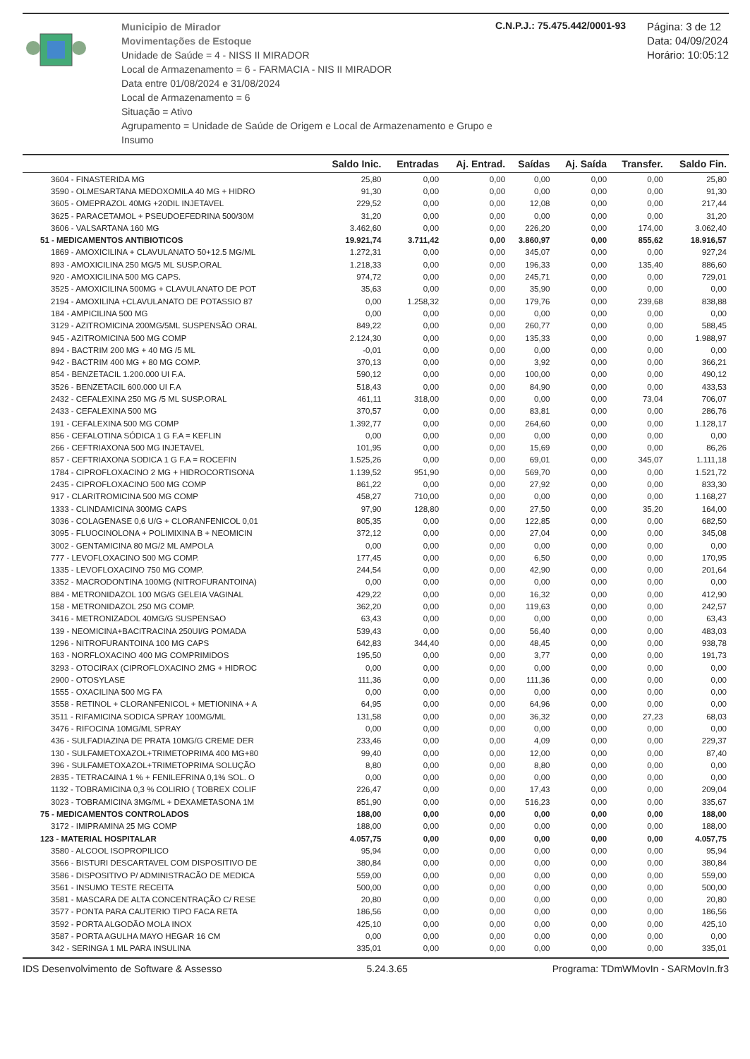Municipio de Mirador
Movimentações de Estoque
Unidade de Saúde = 4 - NISS II MIRADOR
Local de Armazenamento = 6 - FARMACIA - NIS II MIRADOR
Data entre 01/08/2024 e 31/08/2024
Local de Armazenamento = 6
Situação = Ativo
Agrupamento = Unidade de Saúde de Origem e Local de Armazenamento e Grupo e Insumo
C.N.P.J.: 75.475.442/0001-93
Página: 3 de 12
Data: 04/09/2024
Horário: 10:05:12
| | Saldo Inic. | Entradas | Aj. Entrad. | Saídas | Aj. Saída | Transfer. | Saldo Fin. |
| --- | --- | --- | --- | --- | --- | --- | --- |
| 3604 - FINASTERIDA MG | 25,80 | 0,00 | 0,00 | 0,00 | 0,00 | 0,00 | 25,80 |
| 3590 - OLMESARTANA MEDOXOMILA 40 MG + HIDRO | 91,30 | 0,00 | 0,00 | 0,00 | 0,00 | 0,00 | 91,30 |
| 3605 - OMEPRAZOL 40MG +20DIL INJETAVEL | 229,52 | 0,00 | 0,00 | 12,08 | 0,00 | 0,00 | 217,44 |
| 3625 - PARACETAMOL + PSEUDOEFEDRINA 500/30M | 31,20 | 0,00 | 0,00 | 0,00 | 0,00 | 0,00 | 31,20 |
| 3606 - VALSARTANA 160 MG | 3.462,60 | 0,00 | 0,00 | 226,20 | 0,00 | 174,00 | 3.062,40 |
| 51 - MEDICAMENTOS ANTIBIOTICOS | 19.921,74 | 3.711,42 | 0,00 | 3.860,97 | 0,00 | 855,62 | 18.916,57 |
| 1869 - AMOXICILINA + CLAVULANATO 50+12.5 MG/ML | 1.272,31 | 0,00 | 0,00 | 345,07 | 0,00 | 0,00 | 927,24 |
| 893 - AMOXICILINA 250 MG/5 ML SUSP.ORAL | 1.218,33 | 0,00 | 0,00 | 196,33 | 0,00 | 135,40 | 886,60 |
| 920 - AMOXICILINA 500 MG CAPS. | 974,72 | 0,00 | 0,00 | 245,71 | 0,00 | 0,00 | 729,01 |
| 3525 - AMOXICILINA 500MG + CLAVULANATO DE POT | 35,63 | 0,00 | 0,00 | 35,90 | 0,00 | 0,00 | 0,00 |
| 2194 - AMOXILINA +CLAVULANATO DE POTASSIO 87 | 0,00 | 1.258,32 | 0,00 | 179,76 | 0,00 | 239,68 | 838,88 |
| 184 - AMPICILINA 500 MG | 0,00 | 0,00 | 0,00 | 0,00 | 0,00 | 0,00 | 0,00 |
| 3129 - AZITROMICINA 200MG/5ML SUSPENSÃO ORAL | 849,22 | 0,00 | 0,00 | 260,77 | 0,00 | 0,00 | 588,45 |
| 945 - AZITROMICINA 500 MG COMP | 2.124,30 | 0,00 | 0,00 | 135,33 | 0,00 | 0,00 | 1.988,97 |
| 894 - BACTRIM 200 MG + 40 MG /5 ML | -0,01 | 0,00 | 0,00 | 0,00 | 0,00 | 0,00 | 0,00 |
| 942 - BACTRIM 400 MG + 80 MG COMP. | 370,13 | 0,00 | 0,00 | 3,92 | 0,00 | 0,00 | 366,21 |
| 854 - BENZETACIL 1.200.000 UI F.A. | 590,12 | 0,00 | 0,00 | 100,00 | 0,00 | 0,00 | 490,12 |
| 3526 - BENZETACIL 600.000 UI F.A | 518,43 | 0,00 | 0,00 | 84,90 | 0,00 | 0,00 | 433,53 |
| 2432 - CEFALEXINA 250 MG /5 ML SUSP.ORAL | 461,11 | 318,00 | 0,00 | 0,00 | 0,00 | 73,04 | 706,07 |
| 2433 - CEFALEXINA 500 MG | 370,57 | 0,00 | 0,00 | 83,81 | 0,00 | 0,00 | 286,76 |
| 191 - CEFALEXINA 500 MG COMP | 1.392,77 | 0,00 | 0,00 | 264,60 | 0,00 | 0,00 | 1.128,17 |
| 856 - CEFALOTINA SÓDICA 1 G F.A = KEFLIN | 0,00 | 0,00 | 0,00 | 0,00 | 0,00 | 0,00 | 0,00 |
| 266 - CEFTRIAXONA 500 MG INJETAVEL | 101,95 | 0,00 | 0,00 | 15,69 | 0,00 | 0,00 | 86,26 |
| 857 - CEFTRIAXONA SODICA 1 G F.A = ROCEFIN | 1.525,26 | 0,00 | 0,00 | 69,01 | 0,00 | 345,07 | 1.111,18 |
| 1784 - CIPROFLOXACINO 2 MG + HIDROCORTISONA | 1.139,52 | 951,90 | 0,00 | 569,70 | 0,00 | 0,00 | 1.521,72 |
| 2435 - CIPROFLOXACINO 500 MG COMP | 861,22 | 0,00 | 0,00 | 27,92 | 0,00 | 0,00 | 833,30 |
| 917 - CLARITROMICINA 500 MG COMP | 458,27 | 710,00 | 0,00 | 0,00 | 0,00 | 0,00 | 1.168,27 |
| 1333 - CLINDAMICINA 300MG CAPS | 97,90 | 128,80 | 0,00 | 27,50 | 0,00 | 35,20 | 164,00 |
| 3036 - COLAGENASE 0,6 U/G + CLORANFENICOL 0,01 | 805,35 | 0,00 | 0,00 | 122,85 | 0,00 | 0,00 | 682,50 |
| 3095 - FLUOCINOLONA + POLIMIXINA B + NEOMICIN | 372,12 | 0,00 | 0,00 | 27,04 | 0,00 | 0,00 | 345,08 |
| 3002 - GENTAMICINA 80 MG/2 ML AMPOLA | 0,00 | 0,00 | 0,00 | 0,00 | 0,00 | 0,00 | 0,00 |
| 777 - LEVOFLOXACINO 500 MG COMP. | 177,45 | 0,00 | 0,00 | 6,50 | 0,00 | 0,00 | 170,95 |
| 1335 - LEVOFLOXACINO 750 MG COMP. | 244,54 | 0,00 | 0,00 | 42,90 | 0,00 | 0,00 | 201,64 |
| 3352 - MACRODONTINA 100MG (NITROFURANTOINA) | 0,00 | 0,00 | 0,00 | 0,00 | 0,00 | 0,00 | 0,00 |
| 884 - METRONIDAZOL 100 MG/G GELEIA VAGINAL | 429,22 | 0,00 | 0,00 | 16,32 | 0,00 | 0,00 | 412,90 |
| 158 - METRONIDAZOL 250 MG COMP. | 362,20 | 0,00 | 0,00 | 119,63 | 0,00 | 0,00 | 242,57 |
| 3416 - METRONIZADOL 40MG/G SUSPENSAO | 63,43 | 0,00 | 0,00 | 0,00 | 0,00 | 0,00 | 63,43 |
| 139 - NEOMICINA+BACITRACINA 250UI/G POMADA | 539,43 | 0,00 | 0,00 | 56,40 | 0,00 | 0,00 | 483,03 |
| 1296 - NITROFURANTOINA 100 MG CAPS | 642,83 | 344,40 | 0,00 | 48,45 | 0,00 | 0,00 | 938,78 |
| 163 - NORFLOXACINO 400 MG COMPRIMIDOS | 195,50 | 0,00 | 0,00 | 3,77 | 0,00 | 0,00 | 191,73 |
| 3293 - OTOCIRAX (CIPROFLOXACINO 2MG + HIDROC | 0,00 | 0,00 | 0,00 | 0,00 | 0,00 | 0,00 | 0,00 |
| 2900 - OTOSYLASE | 111,36 | 0,00 | 0,00 | 111,36 | 0,00 | 0,00 | 0,00 |
| 1555 - OXACILINA 500 MG FA | 0,00 | 0,00 | 0,00 | 0,00 | 0,00 | 0,00 | 0,00 |
| 3558 - RETINOL + CLORANFENICOL + METIONINA + A | 64,95 | 0,00 | 0,00 | 64,96 | 0,00 | 0,00 | 0,00 |
| 3511 - RIFAMICINA SODICA SPRAY 100MG/ML | 131,58 | 0,00 | 0,00 | 36,32 | 0,00 | 27,23 | 68,03 |
| 3476 - RIFOCINA 10MG/ML SPRAY | 0,00 | 0,00 | 0,00 | 0,00 | 0,00 | 0,00 | 0,00 |
| 436 - SULFADIAZINA DE PRATA 10MG/G CREME DER | 233,46 | 0,00 | 0,00 | 4,09 | 0,00 | 0,00 | 229,37 |
| 130 - SULFAMETOXAZOL+TRIMETOPRIMA 400 MG+80 | 99,40 | 0,00 | 0,00 | 12,00 | 0,00 | 0,00 | 87,40 |
| 396 - SULFAMETOXAZOL+TRIMETOPRIMA SOLUÇÃO | 8,80 | 0,00 | 0,00 | 8,80 | 0,00 | 0,00 | 0,00 |
| 2835 - TETRACAINA 1 % + FENILEFRINA 0,1% SOL. O | 0,00 | 0,00 | 0,00 | 0,00 | 0,00 | 0,00 | 0,00 |
| 1132 - TOBRAMICINA 0,3 % COLIRIO ( TOBREX COLIF | 226,47 | 0,00 | 0,00 | 17,43 | 0,00 | 0,00 | 209,04 |
| 3023 - TOBRAMICINA 3MG/ML + DEXAMETASONA 1M | 851,90 | 0,00 | 0,00 | 516,23 | 0,00 | 0,00 | 335,67 |
| 75 - MEDICAMENTOS CONTROLADOS | 188,00 | 0,00 | 0,00 | 0,00 | 0,00 | 0,00 | 188,00 |
| 3172 - IMIPRAMINA 25 MG COMP | 188,00 | 0,00 | 0,00 | 0,00 | 0,00 | 0,00 | 188,00 |
| 123 - MATERIAL HOSPITALAR | 4.057,75 | 0,00 | 0,00 | 0,00 | 0,00 | 0,00 | 4.057,75 |
| 3580 - ALCOOL ISOPROPILICO | 95,94 | 0,00 | 0,00 | 0,00 | 0,00 | 0,00 | 95,94 |
| 3566 - BISTURI DESCARTAVEL COM DISPOSITIVO DE | 380,84 | 0,00 | 0,00 | 0,00 | 0,00 | 0,00 | 380,84 |
| 3586 - DISPOSITIVO P/ ADMINISTRACÃO DE MEDICA | 559,00 | 0,00 | 0,00 | 0,00 | 0,00 | 0,00 | 559,00 |
| 3561 - INSUMO TESTE RECEITA | 500,00 | 0,00 | 0,00 | 0,00 | 0,00 | 0,00 | 500,00 |
| 3581 - MASCARA DE ALTA CONCENTRAÇÃO C/ RESE | 20,80 | 0,00 | 0,00 | 0,00 | 0,00 | 0,00 | 20,80 |
| 3577 - PONTA PARA CAUTERIO TIPO FACA RETA | 186,56 | 0,00 | 0,00 | 0,00 | 0,00 | 0,00 | 186,56 |
| 3592 - PORTA ALGODÃO MOLA INOX | 425,10 | 0,00 | 0,00 | 0,00 | 0,00 | 0,00 | 425,10 |
| 3587 - PORTA AGULHA MAYO HEGAR 16 CM | 0,00 | 0,00 | 0,00 | 0,00 | 0,00 | 0,00 | 0,00 |
| 342 - SERINGA 1 ML PARA INSULINA | 335,01 | 0,00 | 0,00 | 0,00 | 0,00 | 0,00 | 335,01 |
IDS Desenvolvimento de Software & Assesso 5.24.3.65 Programa: TDmWMovIn - SARMovIn.fr3